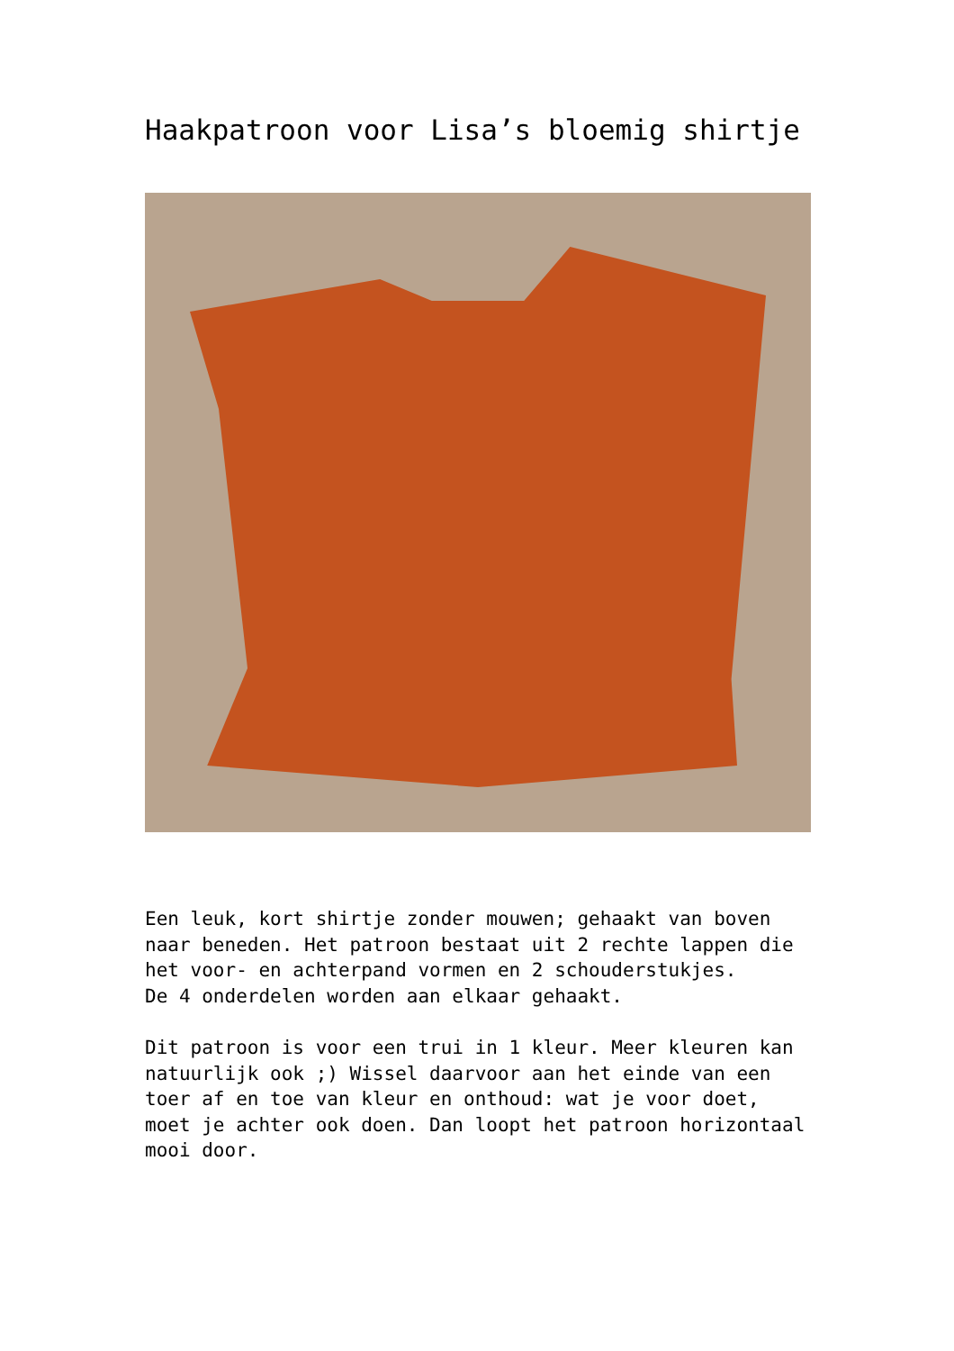Haakpatroon voor Lisa’s bloemig shirtje
Een leuk, kort shirtje zonder mouwen; gehaakt van boven naar beneden. Het patroon bestaat uit 2 rechte lappen die het voor- en achterpand vormen en 2 schouderstukjes.
De 4 onderdelen worden aan elkaar gehaakt.
Dit patroon is voor een trui in 1 kleur. Meer kleuren kan natuurlijk ook ;) Wissel daarvoor aan het einde van een toer af en toe van kleur en onthoud: wat je voor doet, moet je achter ook doen. Dan loopt het patroon horizontaal mooi door.